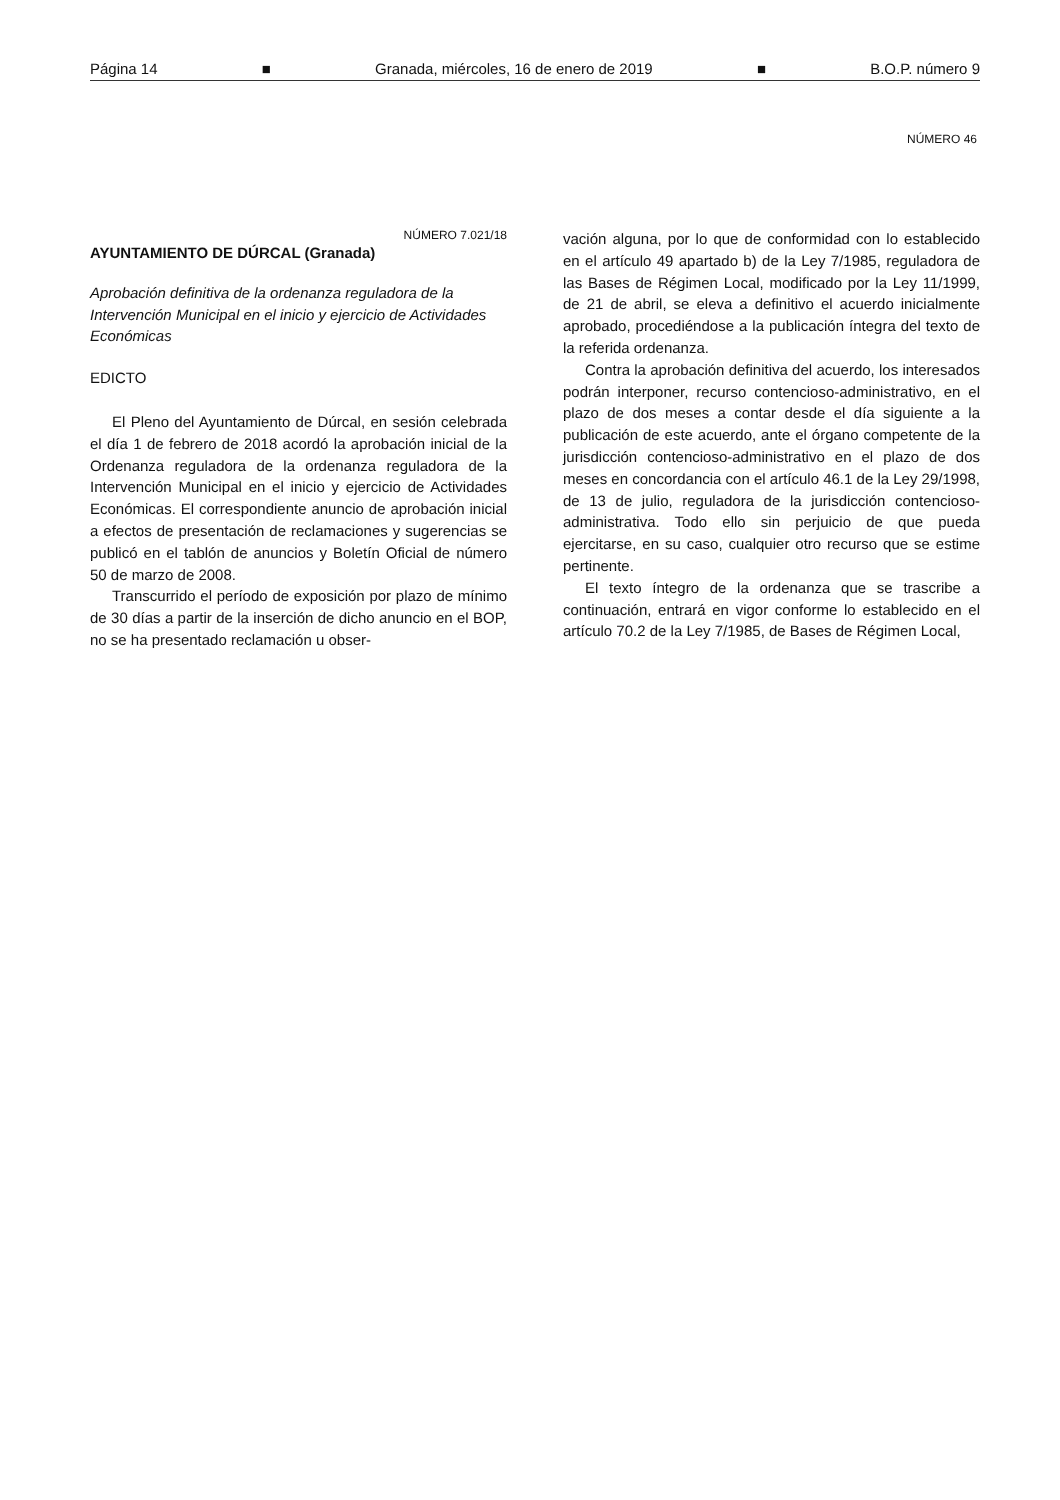Página 14 ■ Granada, miércoles, 16 de enero de 2019 ■ B.O.P. número 9
NÚMERO 46
NÚMERO 7.021/18
AYUNTAMIENTO DE DÚRCAL (Granada)
Aprobación definitiva de la ordenanza reguladora de la Intervención Municipal en el inicio y ejercicio de Actividades Económicas
EDICTO
El Pleno del Ayuntamiento de Dúrcal, en sesión celebrada el día 1 de febrero de 2018 acordó la aprobación inicial de la Ordenanza reguladora de la ordenanza reguladora de la Intervención Municipal en el inicio y ejercicio de Actividades Económicas. El correspondiente anuncio de aprobación inicial a efectos de presentación de reclamaciones y sugerencias se publicó en el tablón de anuncios y Boletín Oficial de número 50 de marzo de 2008.
Transcurrido el período de exposición por plazo de mínimo de 30 días a partir de la inserción de dicho anuncio en el BOP, no se ha presentado reclamación u obser-
vación alguna, por lo que de conformidad con lo establecido en el artículo 49 apartado b) de la Ley 7/1985, reguladora de las Bases de Régimen Local, modificado por la Ley 11/1999, de 21 de abril, se eleva a definitivo el acuerdo inicialmente aprobado, procediéndose a la publicación íntegra del texto de la referida ordenanza.
Contra la aprobación definitiva del acuerdo, los interesados podrán interponer, recurso contencioso-administrativo, en el plazo de dos meses a contar desde el día siguiente a la publicación de este acuerdo, ante el órgano competente de la jurisdicción contencioso-administrativo en el plazo de dos meses en concordancia con el artículo 46.1 de la Ley 29/1998, de 13 de julio, reguladora de la jurisdicción contencioso-administrativa. Todo ello sin perjuicio de que pueda ejercitarse, en su caso, cualquier otro recurso que se estime pertinente.
El texto íntegro de la ordenanza que se trascribe a continuación, entrará en vigor conforme lo establecido en el artículo 70.2 de la Ley 7/1985, de Bases de Régimen Local,